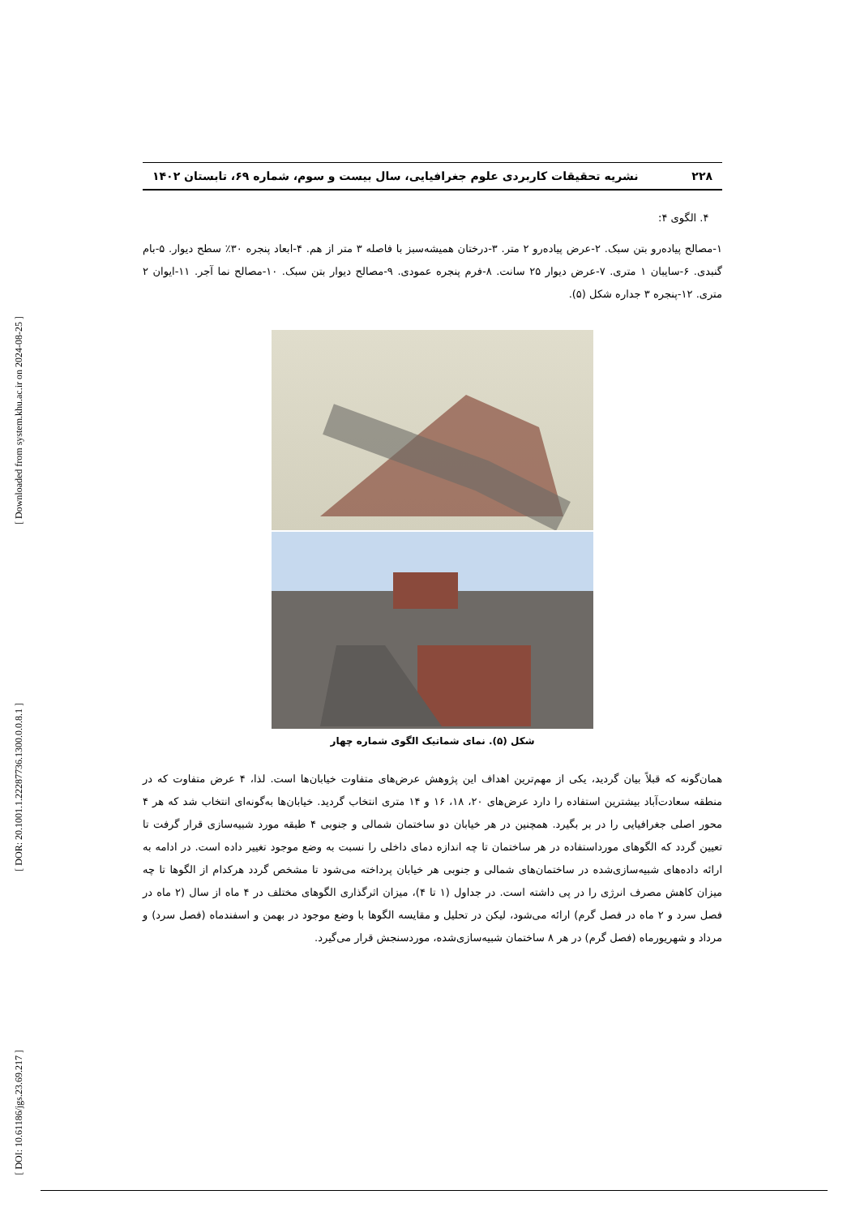[ Downloaded from system.khu.ac.ir on 2024-08-25 ]
[ DOR: 20.1001.1.22287736.1300.0.0.8.1 ]
[ DOI: 10.61186/jgs.23.69.217 ]
۲۲۸ نشریه تحقیقات کاربردی علوم جغرافیایی، سال بیست و سوم، شماره ۶۹، تابستان ۱۴۰۲
۴. الگوی ۴:
۱-مصالح پیاده‌رو بتن سبک. ۲-عرض پیاده‌رو ۲ متر. ۳-درختان همیشه‌سبز با فاصله ۳ متر از هم. ۴-ابعاد پنجره ۳۰٪ سطح دیوار. ۵-بام گنبدی. ۶-سایبان ۱ متری. ۷-عرض دیوار ۲۵ سانت. ۸-فرم پنجره عمودی. ۹-مصالح دیوار بتن سبک. ۱۰-مصالح نما آجر. ۱۱-ایوان ۲ متری. ۱۲-پنجره ۳ جداره شکل (۵).
شکل (۵). نمای شماتیک الگوی شماره چهار
همان‌گونه که قبلاً بیان گردید، یکی از مهم‌ترین اهداف این پژوهش عرض‌های متفاوت خیابان‌ها است. لذا، ۴ عرض متفاوت که در منطقه سعادت‌آباد بیشترین استفاده را دارد عرض‌های ۲۰، ۱۸، ۱۶ و ۱۴ متری انتخاب گردید. خیابان‌ها به‌گونه‌ای انتخاب شد که هر ۴ محور اصلی جغرافیایی را در بر بگیرد. همچنین در هر خیابان دو ساختمان شمالی و جنوبی ۴ طبقه مورد شبیه‌سازی قرار گرفت تا تعیین گردد که الگوهای مورداستفاده در هر ساختمان تا چه اندازه دمای داخلی را نسبت به وضع موجود تغییر داده است. در ادامه به ارائه داده‌های شبیه‌سازی‌شده در ساختمان‌های شمالی و جنوبی هر خیابان پرداخته می‌شود تا مشخص گردد هرکدام از الگوها تا چه میزان کاهش مصرف انرژی را در پی داشته است. در جداول (۱ تا ۴)، میزان اثرگذاری الگوهای مختلف در ۴ ماه از سال (۲ ماه در فصل سرد و ۲ ماه در فصل گرم) ارائه می‌شود، لیکن در تحلیل و مقایسه الگوها با وضع موجود در بهمن و اسفندماه (فصل سرد) و مرداد و شهریورماه (فصل گرم) در هر ۸ ساختمان شبیه‌سازی‌شده، موردسنجش قرار می‌گیرد.